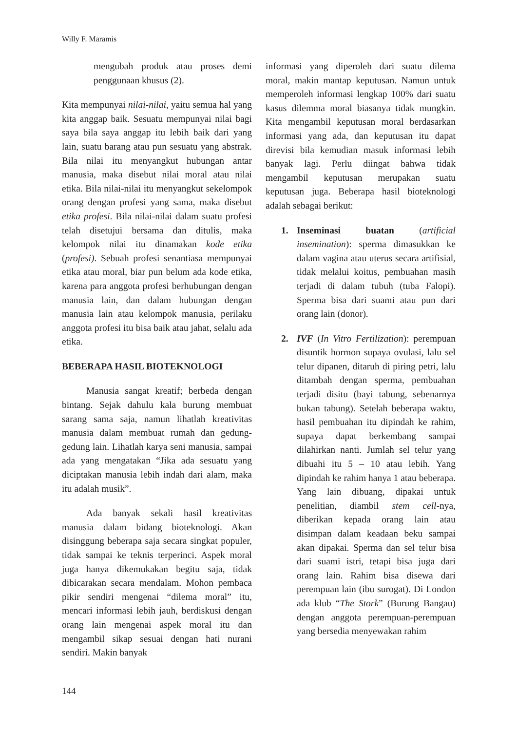Willy F. Maramis
mengubah produk atau proses demi penggunaan khusus (2).
Kita mempunyai nilai-nilai, yaitu semua hal yang kita anggap baik. Sesuatu mempunyai nilai bagi saya bila saya anggap itu lebih baik dari yang lain, suatu barang atau pun sesuatu yang abstrak. Bila nilai itu menyangkut hubungan antar manusia, maka disebut nilai moral atau nilai etika. Bila nilai-nilai itu menyangkut sekelompok orang dengan profesi yang sama, maka disebut etika profesi. Bila nilai-nilai dalam suatu profesi telah disetujui bersama dan ditulis, maka kelompok nilai itu dinamakan kode etika (profesi). Sebuah profesi senantiasa mempunyai etika atau moral, biar pun belum ada kode etika, karena para anggota profesi berhubungan dengan manusia lain, dan dalam hubungan dengan manusia lain atau kelompok manusia, perilaku anggota profesi itu bisa baik atau jahat, selalu ada etika.
BEBERAPA HASIL BIOTEKNOLOGI
Manusia sangat kreatif; berbeda dengan bintang. Sejak dahulu kala burung membuat sarang sama saja, namun lihatlah kreativitas manusia dalam membuat rumah dan gedung-gedung lain. Lihatlah karya seni manusia, sampai ada yang mengatakan “Jika ada sesuatu yang diciptakan manusia lebih indah dari alam, maka itu adalah musik”.
Ada banyak sekali hasil kreativitas manusia dalam bidang bioteknologi. Akan disinggung beberapa saja secara singkat populer, tidak sampai ke teknis terperinci. Aspek moral juga hanya dikemukakan begitu saja, tidak dibicarakan secara mendalam. Mohon pembaca pikir sendiri mengenai “dilema moral” itu, mencari informasi lebih jauh, berdiskusi dengan orang lain mengenai aspek moral itu dan mengambil sikap sesuai dengan hati nurani sendiri. Makin banyak
informasi yang diperoleh dari suatu dilema moral, makin mantap keputusan. Namun untuk memperoleh informasi lengkap 100% dari suatu kasus dilemma moral biasanya tidak mungkin. Kita mengambil keputusan moral berdasarkan informasi yang ada, dan keputusan itu dapat direvisi bila kemudian masuk informasi lebih banyak lagi. Perlu diingat bahwa tidak mengambil keputusan merupakan suatu keputusan juga. Beberapa hasil bioteknologi adalah sebagai berikut:
1. Inseminasi buatan (artificial insemination): sperma dimasukkan ke dalam vagina atau uterus secara artifisial, tidak melalui koitus, pembuahan masih terjadi di dalam tubuh (tuba Falopi). Sperma bisa dari suami atau pun dari orang lain (donor).
2. IVF (In Vitro Fertilization): perempuan disuntik hormon supaya ovulasi, lalu sel telur dipanen, ditaruh di piring petri, lalu ditambah dengan sperma, pembuahan terjadi disitu (bayi tabung, sebenarnya bukan tabung). Setelah beberapa waktu, hasil pembuahan itu dipindah ke rahim, supaya dapat berkembang sampai dilahirkan nanti. Jumlah sel telur yang dibuahi itu 5 – 10 atau lebih. Yang dipindah ke rahim hanya 1 atau beberapa. Yang lain dibuang, dipakai untuk penelitian, diambil stem cell-nya, diberikan kepada orang lain atau disimpan dalam keadaan beku sampai akan dipakai. Sperma dan sel telur bisa dari suami istri, tetapi bisa juga dari orang lain. Rahim bisa disewa dari perempuan lain (ibu surogat). Di London ada klub “The Stork” (Burung Bangau) dengan anggota perempuan-perempuan yang bersedia menyewakan rahim
144